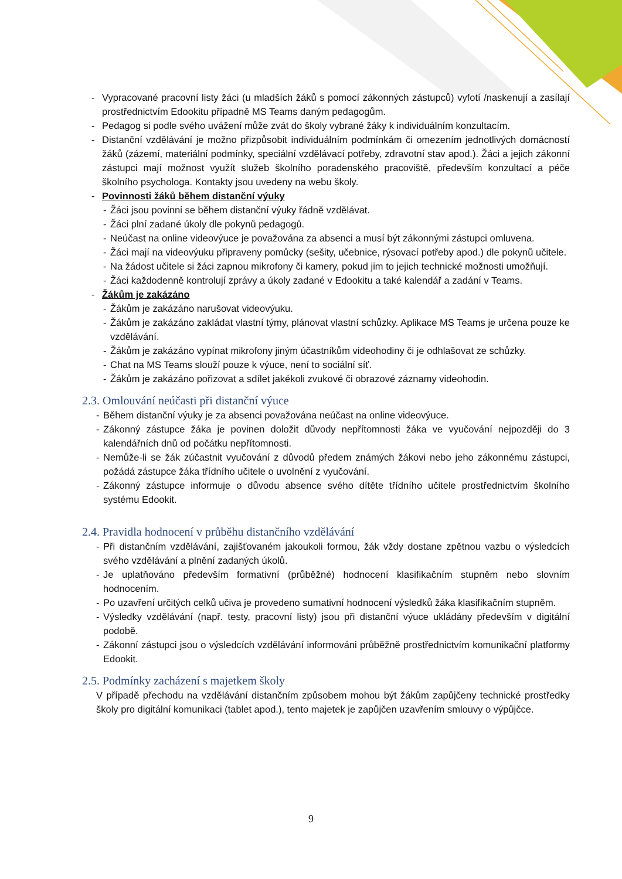- Vypracované pracovní listy žáci (u mladších žáků s pomocí zákonných zástupců) vyfotí /naskenují a zasílají prostřednictvím Edookitu případně MS Teams daným pedagogům.
- Pedagog si podle svého uvážení může zvát do školy vybrané žáky k individuálním konzultacím.
- Distanční vzdělávání je možno přizpůsobit individuálním podmínkám či omezením jednotlivých domácností žáků (zázemí, materiální podmínky, speciální vzdělávací potřeby, zdravotní stav apod.). Žáci a jejich zákonní zástupci mají možnost využít služeb školního poradenského pracoviště, především konzultací a péče školního psychologa. Kontakty jsou uvedeny na webu školy.
- Povinnosti žáků během distanční výuky
- Žáci jsou povinni se během distanční výuky řádně vzdělávat.
- Žáci plní zadané úkoly dle pokynů pedagogů.
- Neúčast na online videovýuce je považována za absenci a musí být zákonnými zástupci omluvena.
- Žáci mají na videovýuku připraveny pomůcky (sešity, učebnice, rýsovací potřeby apod.) dle pokynů učitele.
- Na žádost učitele si žáci zapnou mikrofony či kamery, pokud jim to jejich technické možnosti umožňují.
- Žáci každodenně kontrolují zprávy a úkoly zadané v Edookitu a také kalendář a zadání v Teams.
- Žákům je zakázáno
- Žákům je zakázáno narušovat videovýuku.
- Žákům je zakázáno zakládat vlastní týmy, plánovat vlastní schůzky. Aplikace MS Teams je určena pouze ke vzdělávání.
- Žákům je zakázáno vypínat mikrofony jiným účastníkům videohodiny či je odhlašovat ze schůzky.
- Chat na MS Teams slouží pouze k výuce, není to sociální síť.
- Žákům je zakázáno pořizovat a sdílet jakékoli zvukové či obrazové záznamy videohodin.
2.3. Omlouvání neúčasti při distanční výuce
- Během distanční výuky je za absenci považována neúčast na online videovýuce.
- Zákonný zástupce žáka je povinen doložit důvody nepřítomnosti žáka ve vyučování nejpozději do 3 kalendářních dnů od počátku nepřítomnosti.
- Nemůže-li se žák zúčastnit vyučování z důvodů předem známých žákovi nebo jeho zákonnému zástupci, požádá zástupce žáka třídního učitele o uvolnění z vyučování.
- Zákonný zástupce informuje o důvodu absence svého dítěte třídního učitele prostřednictvím školního systému Edookit.
2.4. Pravidla hodnocení v průběhu distančního vzdělávání
- Při distančním vzdělávání, zajišťovaném jakoukoli formou, žák vždy dostane zpětnou vazbu o výsledcích svého vzdělávání a plnění zadaných úkolů.
- Je uplatňováno především formativní (průběžné) hodnocení klasifikačním stupněm nebo slovním hodnocením.
- Po uzavření určitých celků učiva je provedeno sumativní hodnocení výsledků žáka klasifikačním stupněm.
- Výsledky vzdělávání (např. testy, pracovní listy) jsou při distanční výuce ukládány především v digitální podobě.
- Zákonní zástupci jsou o výsledcích vzdělávání informováni průběžně prostřednictvím komunikační platformy Edookit.
2.5. Podmínky zacházení s majetkem školy
V případě přechodu na vzdělávání distančním způsobem mohou být žákům zapůjčeny technické prostředky školy pro digitální komunikaci (tablet apod.), tento majetek je zapůjčen uzavřením smlouvy o výpůjčce.
9